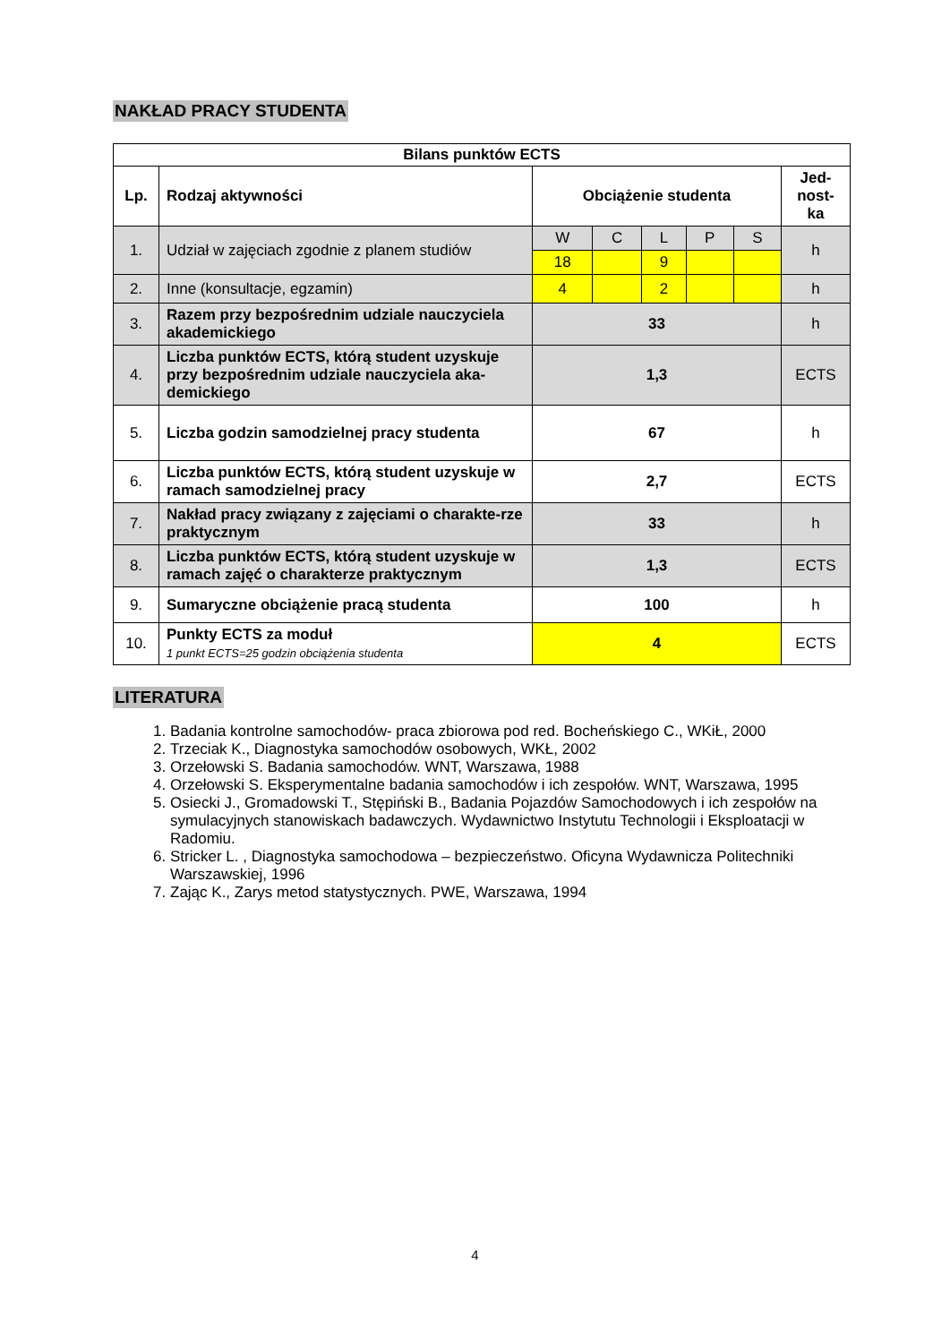NAKŁAD PRACY STUDENTA
| Bilans punktów ECTS | | | | | | | |
| --- | --- | --- | --- | --- | --- | --- | --- |
| Lp. | Rodzaj aktywności | Obciążenie studenta | | | | | Jed- nost- ka |
| 1. | Udział w zajęciach zgodnie z planem studiów | W | C | L | P | S | h |
| | | 18 | | 9 | | | |
| 2. | Inne (konsultacje, egzamin) | 4 | | 2 | | | h |
| 3. | Razem przy bezpośrednim udziale nauczyciela akademickiego | 33 | | | | | h |
| 4. | Liczba punktów ECTS, którą student uzyskuje przy bezpośrednim udziale nauczyciela aka-demickiego | 1,3 | | | | | ECTS |
| 5. | Liczba godzin samodzielnej pracy studenta | 67 | | | | | h |
| 6. | Liczba punktów ECTS, którą student uzyskuje w ramach samodzielnej pracy | 2,7 | | | | | ECTS |
| 7. | Nakład pracy związany z zajęciami o charakte-rze praktycznym | 33 | | | | | h |
| 8. | Liczba punktów ECTS, którą student uzyskuje w ramach zajęć o charakterze praktycznym | 1,3 | | | | | ECTS |
| 9. | Sumaryczne obciążenie pracą studenta | 100 | | | | | h |
| 10. | Punkty ECTS za moduł 1 punkt ECTS=25 godzin obciążenia studenta | 4 | | | | | ECTS |
LITERATURA
1. Badania kontrolne samochodów- praca zbiorowa pod red. Bocheńskiego C., WKiŁ, 2000
2. Trzeciak K., Diagnostyka samochodów osobowych, WKŁ, 2002
3. Orzełowski S. Badania samochodów. WNT, Warszawa, 1988
4. Orzełowski S. Eksperymentalne badania samochodów i ich zespołów. WNT, Warszawa, 1995
5. Osiecki J., Gromadowski T., Stępiński B., Badania Pojazdów Samochodowych i ich zespołów na symulacyjnych stanowiskach badawczych. Wydawnictwo Instytutu Technologii i Eksploatacji w Radomiu.
6. Stricker L. , Diagnostyka samochodowa – bezpieczeństwo. Oficyna Wydawnicza Politechniki Warszawskiej, 1996
7. Zając K., Zarys metod statystycznych. PWE, Warszawa, 1994
4